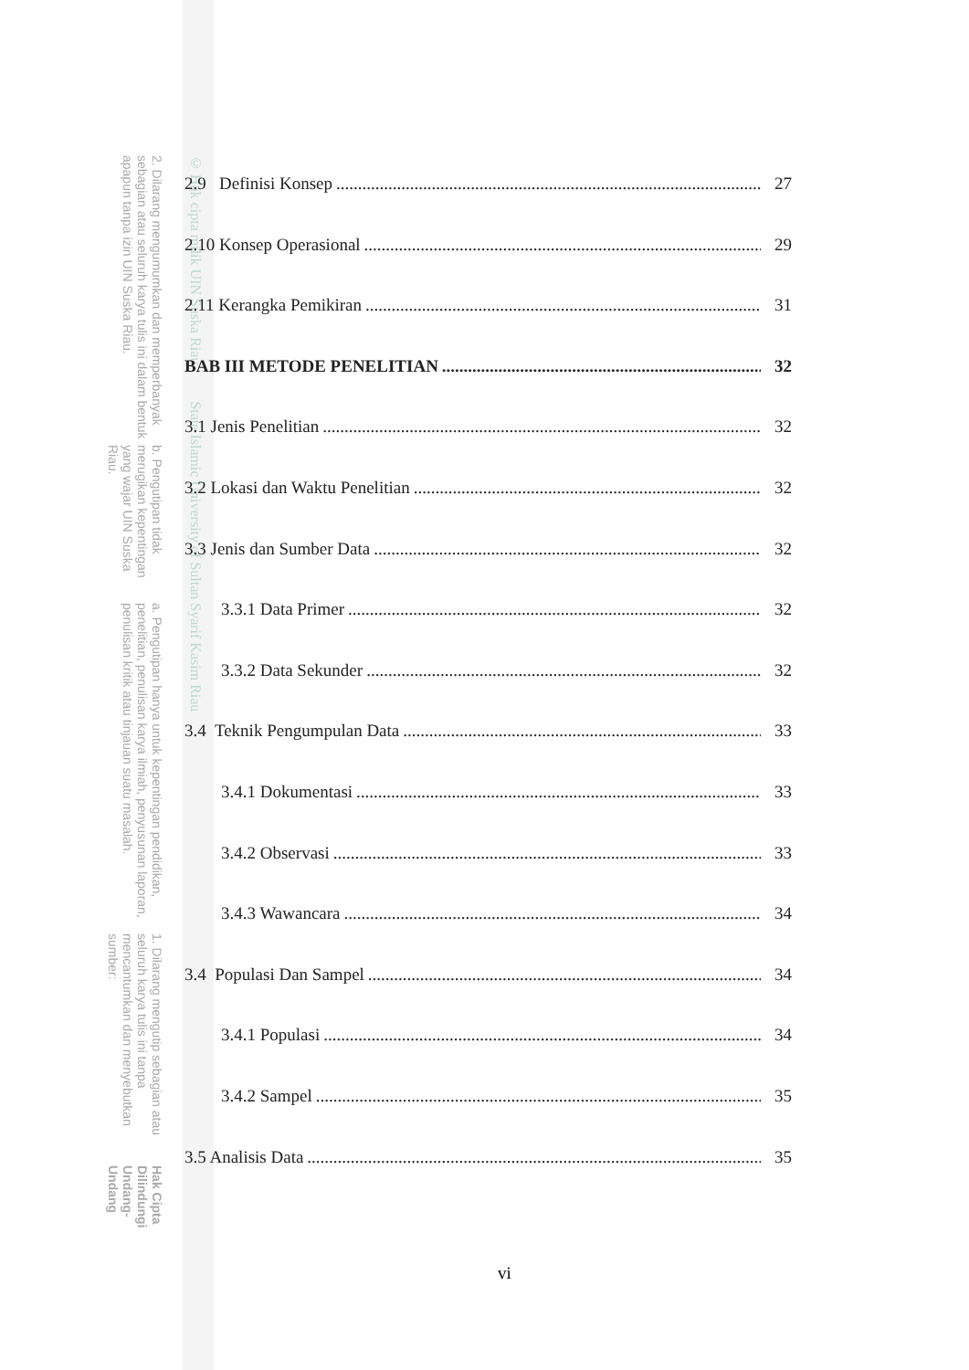Hak Cipta Dilindungi Undang-Undang
1. Dilarang mengutip sebagian atau seluruh karya tulis ini tanpa mencantumkan dan menyebutkan sumber:
a. Pengutipan hanya untuk kepentingan pendidikan, penelitian, penulisan karya ilmiah, penyusunan laporan, penulisan kritik atau tinjauan suatu masalah.
b. Pengutipan tidak merugikan kepentingan yang wajar UIN Suska Riau.
2. Dilarang mengumumkan dan memperbanyak sebagian atau seluruh karya tulis ini dalam bentuk apapun tanpa izin UIN Suska Riau.
© Hak cipta milik UIN Suska Riau State Islamic University of Sultan Syarif Kasim Riau
2.9 Definisi Konsep 27
2.10 Konsep Operasional 29
2.11 Kerangka Pemikiran 31
BAB III METODE PENELITIAN 32
3.1 Jenis Penelitian 32
3.2 Lokasi dan Waktu Penelitian 32
3.3 Jenis dan Sumber Data 32
3.3.1 Data Primer 32
3.3.2 Data Sekunder 32
3.4 Teknik Pengumpulan Data 33
3.4.1 Dokumentasi 33
3.4.2 Observasi 33
3.4.3 Wawancara 34
3.4 Populasi Dan Sampel 34
3.4.1 Populasi 34
3.4.2 Sampel 35
3.5 Analisis Data 35
vi